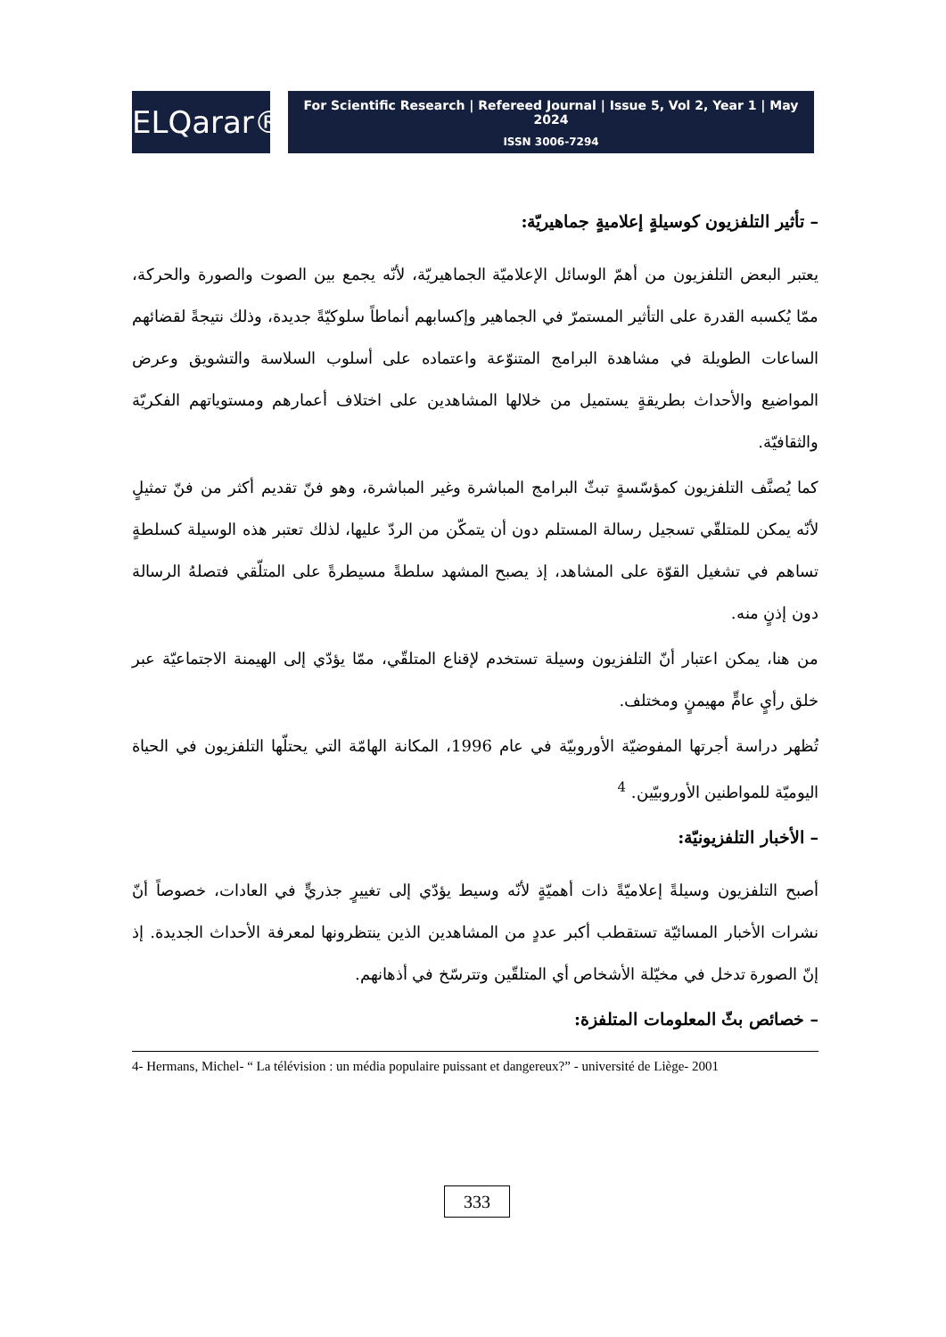ELQarar®
For Scientific Research | Refereed Journal | Issue 5, Vol 2, Year 1 | May 2024
ISSN 3006-7294
– تأثير التلفزيون كوسيلةٍ إعلاميةٍ جماهيريّة:
يعتبر البعض التلفزيون من أهمّ الوسائل الإعلاميّة الجماهيريّة، لأنّه يجمع بين الصوت والصورة والحركة، ممّا يُكسبه القدرة على التأثير المستمرّ في الجماهير وإكسابهم أنماطاً سلوكيّةً جديدة، وذلك نتيجةً لقضائهم الساعات الطويلة في مشاهدة البرامج المتنوّعة واعتماده على أسلوب السلاسة والتشويق وعرض المواضيع والأحداث بطريقةٍ يستميل من خلالها المشاهدين على اختلاف أعمارهم ومستوياتهم الفكريّة والثقافيّة.
كما يُصنَّف التلفزيون كمؤسّسةٍ تبثّ البرامج المباشرة وغير المباشرة، وهو فنّ تقديم أكثر من فنّ تمثيلٍ لأنّه يمكن للمتلقّي تسجيل رسالة المستلم دون أن يتمكّن من الردّ عليها، لذلك تعتبر هذه الوسيلة كسلطةٍ تساهم في تشغيل القوّة على المشاهد، إذ يصبح المشهد سلطةً مسيطرةً على المتلّقي فتصلهُ الرسالة دون إذنٍ منه.
من هنا، يمكن اعتبار أنّ التلفزيون وسيلة تستخدم لإقناع المتلقّي، ممّا يؤدّي إلى الهيمنة الاجتماعيّة عبر خلق رأيٍ عامٍّ مهيمنٍ ومختلف.
تُظهر دراسة أجرتها المفوضيّة الأوروبيّة في عام 1996، المكانة الهامّة التي يحتلّها التلفزيون في الحياة اليوميّة للمواطنين الأوروبيّين. <sup>4</sup>
– الأخبار التلفزيونيّة:
أصبح التلفزيون وسيلةً إعلاميّةً ذات أهميّةٍ لأنّه وسيط يؤدّي إلى تغييرٍ جذريٍّ في العادات، خصوصاً أنّ نشرات الأخبار المسائيّة تستقطب أكبر عددٍ من المشاهدين الذين ينتظرونها لمعرفة الأحداث الجديدة. إذ إنّ الصورة تدخل في مخيّلة الأشخاص أي المتلقّين وتترسّخ في أذهانهم.
– خصائص بثّ المعلومات المتلفزة:
4- Hermans, Michel- “ La télévision : un média populaire puissant et dangereux?” - université de Liège- 2001
333